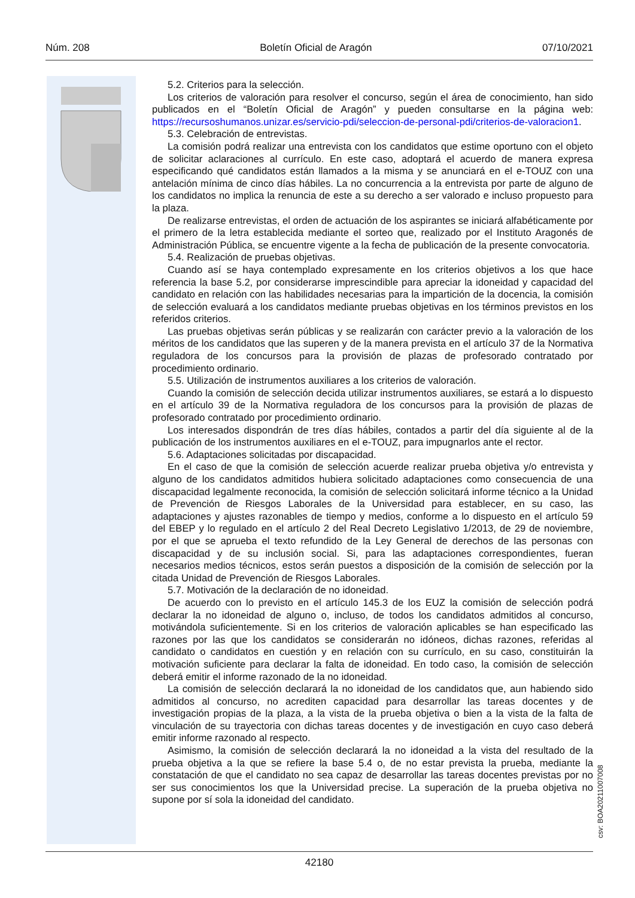Núm. 208 Boletín Oficial de Aragón 07/10/2021
5.2. Criterios para la selección.
Los criterios de valoración para resolver el concurso, según el área de conocimiento, han sido publicados en el “Boletín Oficial de Aragón” y pueden consultarse en la página web: https://recursoshumanos.unizar.es/servicio-pdi/seleccion-de-personal-pdi/criterios-de-valoracion1.
5.3. Celebración de entrevistas.
La comisión podrá realizar una entrevista con los candidatos que estime oportuno con el objeto de solicitar aclaraciones al currículo. En este caso, adoptará el acuerdo de manera expresa especificando qué candidatos están llamados a la misma y se anunciará en el e-TOUZ con una antelación mínima de cinco días hábiles. La no concurrencia a la entrevista por parte de alguno de los candidatos no implica la renuncia de este a su derecho a ser valorado e incluso propuesto para la plaza.
De realizarse entrevistas, el orden de actuación de los aspirantes se iniciará alfabéticamente por el primero de la letra establecida mediante el sorteo que, realizado por el Instituto Aragonés de Administración Pública, se encuentre vigente a la fecha de publicación de la presente convocatoria.
5.4. Realización de pruebas objetivas.
Cuando así se haya contemplado expresamente en los criterios objetivos a los que hace referencia la base 5.2, por considerarse imprescindible para apreciar la idoneidad y capacidad del candidato en relación con las habilidades necesarias para la impartición de la docencia, la comisión de selección evaluará a los candidatos mediante pruebas objetivas en los términos previstos en los referidos criterios.
Las pruebas objetivas serán públicas y se realizarán con carácter previo a la valoración de los méritos de los candidatos que las superen y de la manera prevista en el artículo 37 de la Normativa reguladora de los concursos para la provisión de plazas de profesorado contratado por procedimiento ordinario.
5.5. Utilización de instrumentos auxiliares a los criterios de valoración.
Cuando la comisión de selección decida utilizar instrumentos auxiliares, se estará a lo dispuesto en el artículo 39 de la Normativa reguladora de los concursos para la provisión de plazas de profesorado contratado por procedimiento ordinario.
Los interesados dispondrán de tres días hábiles, contados a partir del día siguiente al de la publicación de los instrumentos auxiliares en el e-TOUZ, para impugnarlos ante el rector.
5.6. Adaptaciones solicitadas por discapacidad.
En el caso de que la comisión de selección acuerde realizar prueba objetiva y/o entrevista y alguno de los candidatos admitidos hubiera solicitado adaptaciones como consecuencia de una discapacidad legalmente reconocida, la comisión de selección solicitará informe técnico a la Unidad de Prevención de Riesgos Laborales de la Universidad para establecer, en su caso, las adaptaciones y ajustes razonables de tiempo y medios, conforme a lo dispuesto en el artículo 59 del EBEP y lo regulado en el artículo 2 del Real Decreto Legislativo 1/2013, de 29 de noviembre, por el que se aprueba el texto refundido de la Ley General de derechos de las personas con discapacidad y de su inclusión social. Si, para las adaptaciones correspondientes, fueran necesarios medios técnicos, estos serán puestos a disposición de la comisión de selección por la citada Unidad de Prevención de Riesgos Laborales.
5.7. Motivación de la declaración de no idoneidad.
De acuerdo con lo previsto en el artículo 145.3 de los EUZ la comisión de selección podrá declarar la no idoneidad de alguno o, incluso, de todos los candidatos admitidos al concurso, motivándola suficientemente. Si en los criterios de valoración aplicables se han especificado las razones por las que los candidatos se considerarán no idóneos, dichas razones, referidas al candidato o candidatos en cuestión y en relación con su currículo, en su caso, constituirán la motivación suficiente para declarar la falta de idoneidad. En todo caso, la comisión de selección deberá emitir el informe razonado de la no idoneidad.
La comisión de selección declarará la no idoneidad de los candidatos que, aun habiendo sido admitidos al concurso, no acrediten capacidad para desarrollar las tareas docentes y de investigación propias de la plaza, a la vista de la prueba objetiva o bien a la vista de la falta de vinculación de su trayectoria con dichas tareas docentes y de investigación en cuyo caso deberá emitir informe razonado al respecto.
Asimismo, la comisión de selección declarará la no idoneidad a la vista del resultado de la prueba objetiva a la que se refiere la base 5.4 o, de no estar prevista la prueba, mediante la constatación de que el candidato no sea capaz de desarrollar las tareas docentes previstas por no ser sus conocimientos los que la Universidad precise. La superación de la prueba objetiva no supone por sí sola la idoneidad del candidato.
csv: BOA20211007008
42180